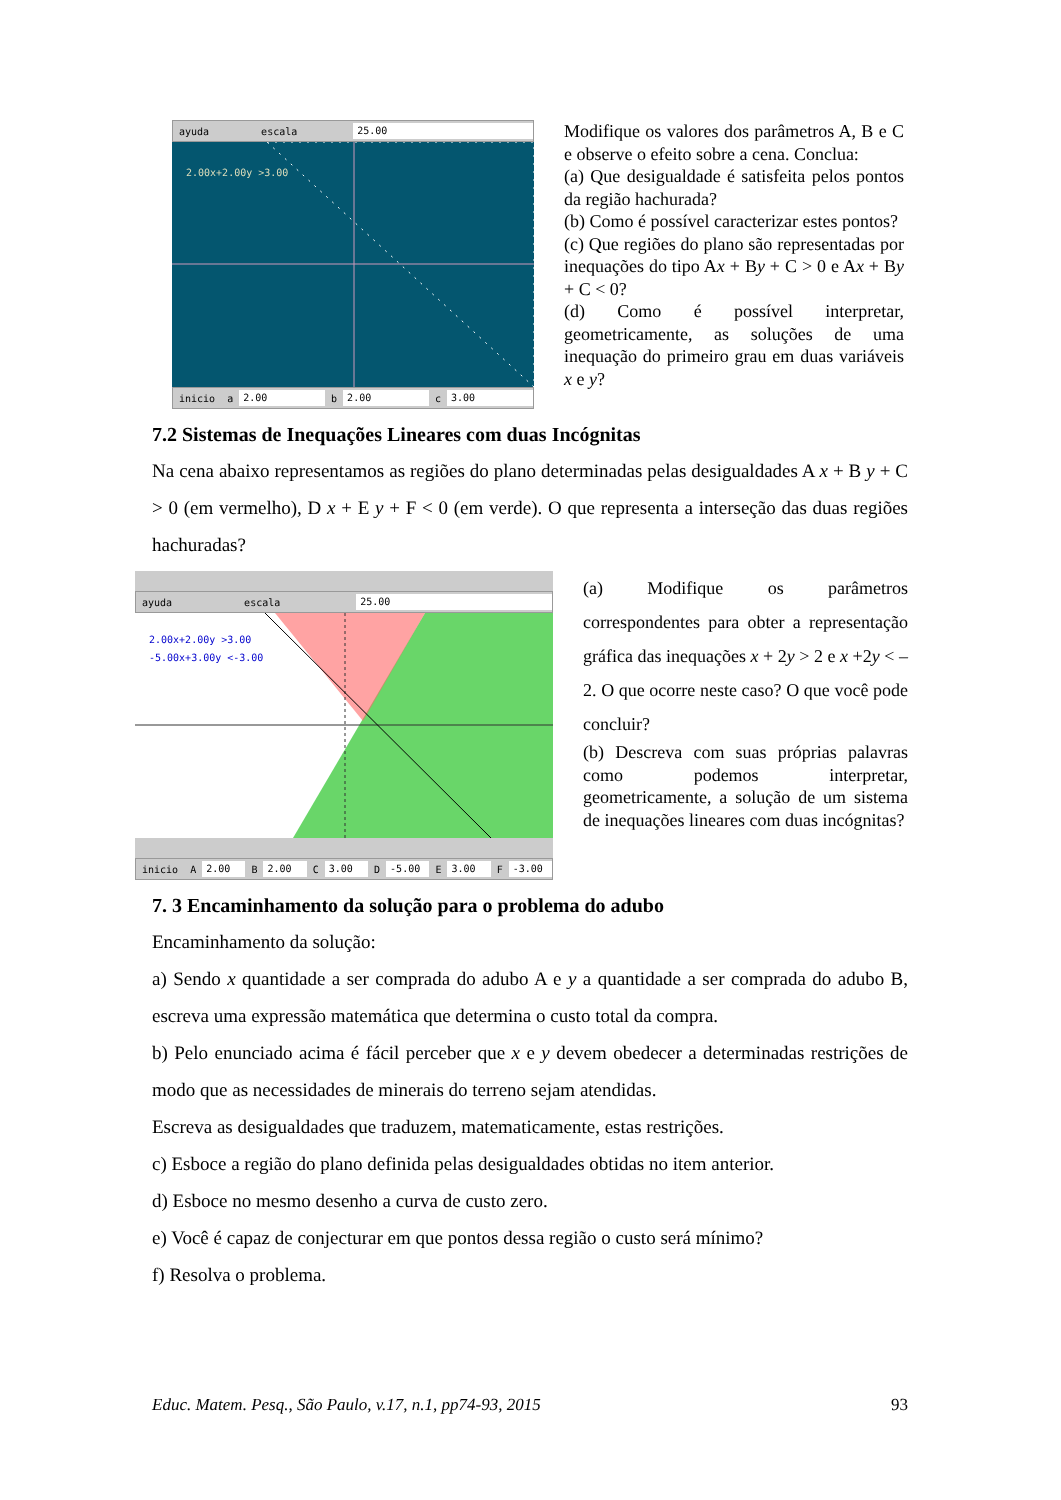ayuda escala
25.00
2.00x+2.00y >3.00
inicio a
2.00
b
2.00
c
3.00
Modifique os valores dos parâmetros A, B e C e observe o efeito sobre a cena. Conclua:
(a) Que desigualdade é satisfeita pelos pontos da região hachurada?
(b) Como é possível caracterizar estes pontos?
(c) Que regiões do plano são representadas por inequações do tipo Ax + By + C > 0 e Ax + By + C < 0?
(d) Como é possível interpretar, geometricamente, as soluções de uma inequação do primeiro grau em duas variáveis x e y?
7.2 Sistemas de Inequações Lineares com duas Incógnitas
Na cena abaixo representamos as regiões do plano determinadas pelas desigualdades A x + B y + C > 0 (em vermelho), D x + E y + F < 0 (em verde). O que representa a interseção das duas regiões hachuradas?
ayuda escala
25.00
2.00x+2.00y >3.00
-5.00x+3.00y <-3.00
inicio A
2.00
B
2.00
C
3.00
D
-5.00
E
3.00
F
-3.00
(a) Modifique os parâmetros correspondentes para obter a representação gráfica das inequações x + 2y > 2 e x +2y < – 2. O que ocorre neste caso? O que você pode concluir?
(b) Descreva com suas próprias palavras como podemos interpretar, geometricamente, a solução de um sistema de inequações lineares com duas incógnitas?
7. 3 Encaminhamento da solução para o problema do adubo
Encaminhamento da solução:
a) Sendo x quantidade a ser comprada do adubo A e y a quantidade a ser comprada do adubo B, escreva uma expressão matemática que determina o custo total da compra.
b) Pelo enunciado acima é fácil perceber que x e y devem obedecer a determinadas restrições de modo que as necessidades de minerais do terreno sejam atendidas.
Escreva as desigualdades que traduzem, matematicamente, estas restrições.
c) Esboce a região do plano definida pelas desigualdades obtidas no item anterior.
d) Esboce no mesmo desenho a curva de custo zero.
e) Você é capaz de conjecturar em que pontos dessa região o custo será mínimo?
f) Resolva o problema.
Educ. Matem. Pesq., São Paulo, v.17, n.1, pp74-93, 2015 93